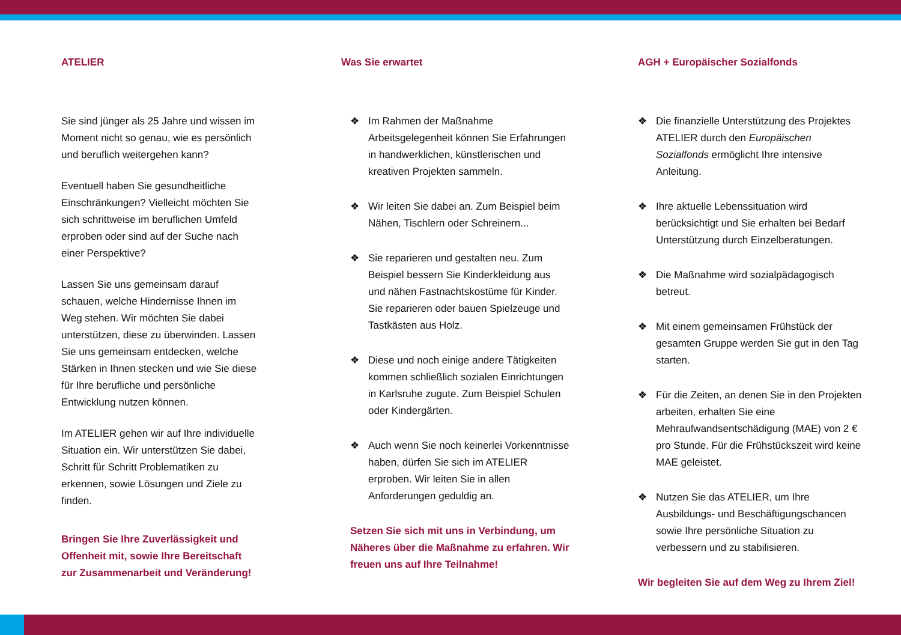ATELIER
Sie sind jünger als 25 Jahre und wissen im Moment nicht so genau, wie es persönlich und beruflich weitergehen kann?
Eventuell haben Sie gesundheitliche Einschränkungen? Vielleicht möchten Sie sich schrittweise im beruflichen Umfeld erproben oder sind auf der Suche nach einer Perspektive?
Lassen Sie uns gemeinsam darauf schauen, welche Hindernisse Ihnen im Weg stehen. Wir möchten Sie dabei unterstützen, diese zu überwinden. Lassen Sie uns gemeinsam entdecken, welche Stärken in Ihnen stecken und wie Sie diese für Ihre berufliche und persönliche Entwicklung nutzen können.
Im ATELIER gehen wir auf Ihre individuelle Situation ein. Wir unterstützen Sie dabei, Schritt für Schritt Problematiken zu erkennen, sowie Lösungen und Ziele zu finden.
Bringen Sie Ihre Zuverlässigkeit und Offenheit mit, sowie Ihre Bereitschaft zur Zusammenarbeit und Veränderung!
Was Sie erwartet
❖ Im Rahmen der Maßnahme Arbeitsgelegenheit können Sie Erfahrungen in handwerklichen, künstlerischen und kreativen Projekten sammeln.
❖ Wir leiten Sie dabei an. Zum Beispiel beim Nähen, Tischlern oder Schreinern...
❖ Sie reparieren und gestalten neu. Zum Beispiel bessern Sie Kinderkleidung aus und nähen Fastnachtskostüme für Kinder. Sie reparieren oder bauen Spielzeuge und Tastkästen aus Holz.
❖ Diese und noch einige andere Tätigkeiten kommen schließlich sozialen Einrichtungen in Karlsruhe zugute. Zum Beispiel Schulen oder Kindergärten.
❖ Auch wenn Sie noch keinerlei Vorkenntnisse haben, dürfen Sie sich im ATELIER erproben. Wir leiten Sie in allen Anforderungen geduldig an.
Setzen Sie sich mit uns in Verbindung, um Näheres über die Maßnahme zu erfahren. Wir freuen uns auf Ihre Teilnahme!
AGH + Europäischer Sozialfonds
❖ Die finanzielle Unterstützung des Projektes ATELIER durch den Europäischen Sozialfonds ermöglicht Ihre intensive Anleitung.
❖ Ihre aktuelle Lebenssituation wird berücksichtigt und Sie erhalten bei Bedarf Unterstützung durch Einzelberatungen.
❖ Die Maßnahme wird sozialpädagogisch betreut.
❖ Mit einem gemeinsamen Frühstück der gesamten Gruppe werden Sie gut in den Tag starten.
❖ Für die Zeiten, an denen Sie in den Projekten arbeiten, erhalten Sie eine Mehraufwandsentschädigung (MAE) von 2 € pro Stunde. Für die Frühstückszeit wird keine MAE geleistet.
❖ Nutzen Sie das ATELIER, um Ihre Ausbildungs- und Beschäftigungschancen sowie Ihre persönliche Situation zu verbessern und zu stabilisieren.
Wir begleiten Sie auf dem Weg zu Ihrem Ziel!